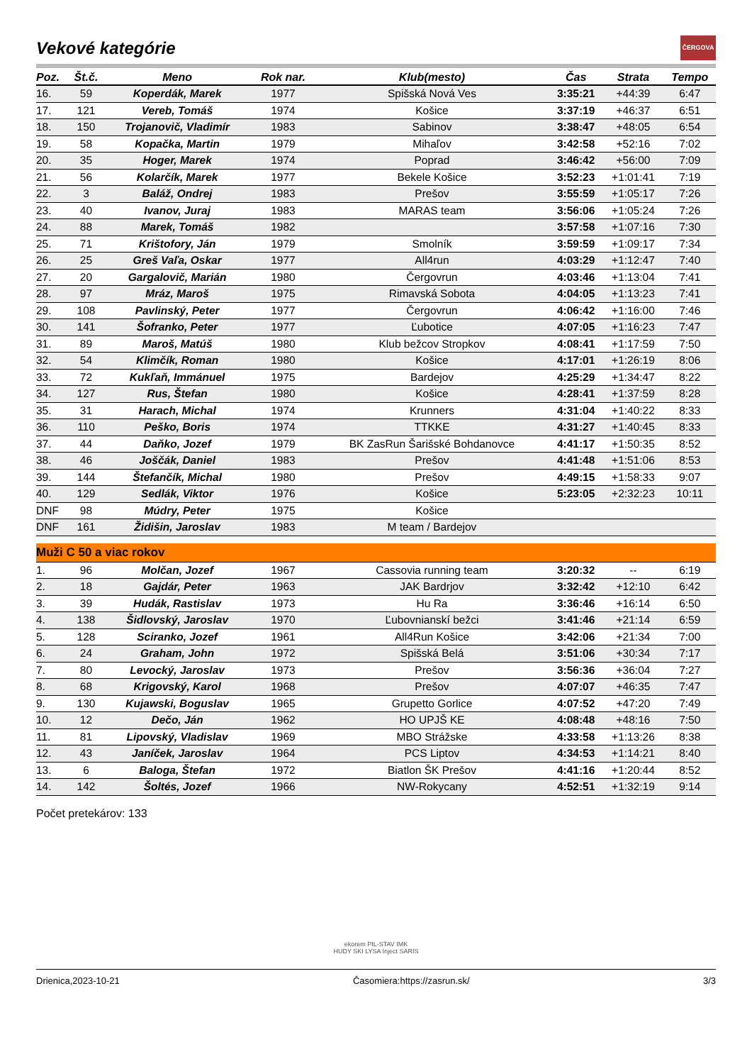ČERGOVA
Vekové kategórie
| Poz. | Št.č. | Meno | Rok nar. | Klub(mesto) | Čas | Strata | Tempo |
| --- | --- | --- | --- | --- | --- | --- | --- |
| 16. | 59 | Koperdák, Marek | 1977 | Spišská Nová Ves | 3:35:21 | +44:39 | 6:47 |
| 17. | 121 | Vereb, Tomáš | 1974 | Košice | 3:37:19 | +46:37 | 6:51 |
| 18. | 150 | Trojanovič, Vladimír | 1983 | Sabinov | 3:38:47 | +48:05 | 6:54 |
| 19. | 58 | Kopačka, Martin | 1979 | Mihaľov | 3:42:58 | +52:16 | 7:02 |
| 20. | 35 | Hoger, Marek | 1974 | Poprad | 3:46:42 | +56:00 | 7:09 |
| 21. | 56 | Kolarčík, Marek | 1977 | Bekele Košice | 3:52:23 | +1:01:41 | 7:19 |
| 22. | 3 | Baláž, Ondrej | 1983 | Prešov | 3:55:59 | +1:05:17 | 7:26 |
| 23. | 40 | Ivanov, Juraj | 1983 | MARAS team | 3:56:06 | +1:05:24 | 7:26 |
| 24. | 88 | Marek, Tomáš | 1982 | | 3:57:58 | +1:07:16 | 7:30 |
| 25. | 71 | Krištofory, Ján | 1979 | Smolník | 3:59:59 | +1:09:17 | 7:34 |
| 26. | 25 | Greš Vaľa, Oskar | 1977 | All4run | 4:03:29 | +1:12:47 | 7:40 |
| 27. | 20 | Gargalovič, Marián | 1980 | Čergovrun | 4:03:46 | +1:13:04 | 7:41 |
| 28. | 97 | Mráz, Maroš | 1975 | Rimavská Sobota | 4:04:05 | +1:13:23 | 7:41 |
| 29. | 108 | Pavlinský, Peter | 1977 | Čergovrun | 4:06:42 | +1:16:00 | 7:46 |
| 30. | 141 | Šofranko, Peter | 1977 | Ľubotice | 4:07:05 | +1:16:23 | 7:47 |
| 31. | 89 | Maroš, Matúš | 1980 | Klub bežcov Stropkov | 4:08:41 | +1:17:59 | 7:50 |
| 32. | 54 | Klimčík, Roman | 1980 | Košice | 4:17:01 | +1:26:19 | 8:06 |
| 33. | 72 | Kukľaň, Immánuel | 1975 | Bardejov | 4:25:29 | +1:34:47 | 8:22 |
| 34. | 127 | Rus, Štefan | 1980 | Košice | 4:28:41 | +1:37:59 | 8:28 |
| 35. | 31 | Harach, Michal | 1974 | Krunners | 4:31:04 | +1:40:22 | 8:33 |
| 36. | 110 | Peško, Boris | 1974 | TTKKE | 4:31:27 | +1:40:45 | 8:33 |
| 37. | 44 | Daňko, Jozef | 1979 | BK ZasRun Šarišské Bohdanovce | 4:41:17 | +1:50:35 | 8:52 |
| 38. | 46 | Joščák, Daniel | 1983 | Prešov | 4:41:48 | +1:51:06 | 8:53 |
| 39. | 144 | Štefančík, Michal | 1980 | Prešov | 4:49:15 | +1:58:33 | 9:07 |
| 40. | 129 | Sedlák, Viktor | 1976 | Košice | 5:23:05 | +2:32:23 | 10:11 |
| DNF | 98 | Múdry, Peter | 1975 | Košice | | | |
| DNF | 161 | Židišin, Jaroslav | 1983 | M team / Bardejov | | | |
| Muži C 50 a viac rokov | | | | | | | |
| 1. | 96 | Molčan, Jozef | 1967 | Cassovia running team | 3:20:32 | -- | 6:19 |
| 2. | 18 | Gajdár, Peter | 1963 | JAK Bardrjov | 3:32:42 | +12:10 | 6:42 |
| 3. | 39 | Hudák, Rastislav | 1973 | Hu Ra | 3:36:46 | +16:14 | 6:50 |
| 4. | 138 | Šidlovský, Jaroslav | 1970 | Ľubovnianskí bežci | 3:41:46 | +21:14 | 6:59 |
| 5. | 128 | Sciranko, Jozef | 1961 | All4Run Košice | 3:42:06 | +21:34 | 7:00 |
| 6. | 24 | Graham, John | 1972 | Spišská Belá | 3:51:06 | +30:34 | 7:17 |
| 7. | 80 | Levocký, Jaroslav | 1973 | Prešov | 3:56:36 | +36:04 | 7:27 |
| 8. | 68 | Krigovský, Karol | 1968 | Prešov | 4:07:07 | +46:35 | 7:47 |
| 9. | 130 | Kujawski, Boguslav | 1965 | Grupetto Gorlice | 4:07:52 | +47:20 | 7:49 |
| 10. | 12 | Dečo, Ján | 1962 | HO UPJŠ KE | 4:08:48 | +48:16 | 7:50 |
| 11. | 81 | Lipovský, Vladislav | 1969 | MBO Strážske | 4:33:58 | +1:13:26 | 8:38 |
| 12. | 43 | Janíček, Jaroslav | 1964 | PCS Liptov | 4:34:53 | +1:14:21 | 8:40 |
| 13. | 6 | Baloga, Štefan | 1972 | Biatlon ŠK Prešov | 4:41:16 | +1:20:44 | 8:52 |
| 14. | 142 | Šoltés, Jozef | 1966 | NW-Rokycany | 4:52:51 | +1:32:19 | 9:14 |
Počet pretekárov: 133
ekorem PIL-STAV IMK
HUDY SKI LYSA Inject SARIS
Drienica,2023-10-21 Časomiera:https://zasrun.sk/ 3/3